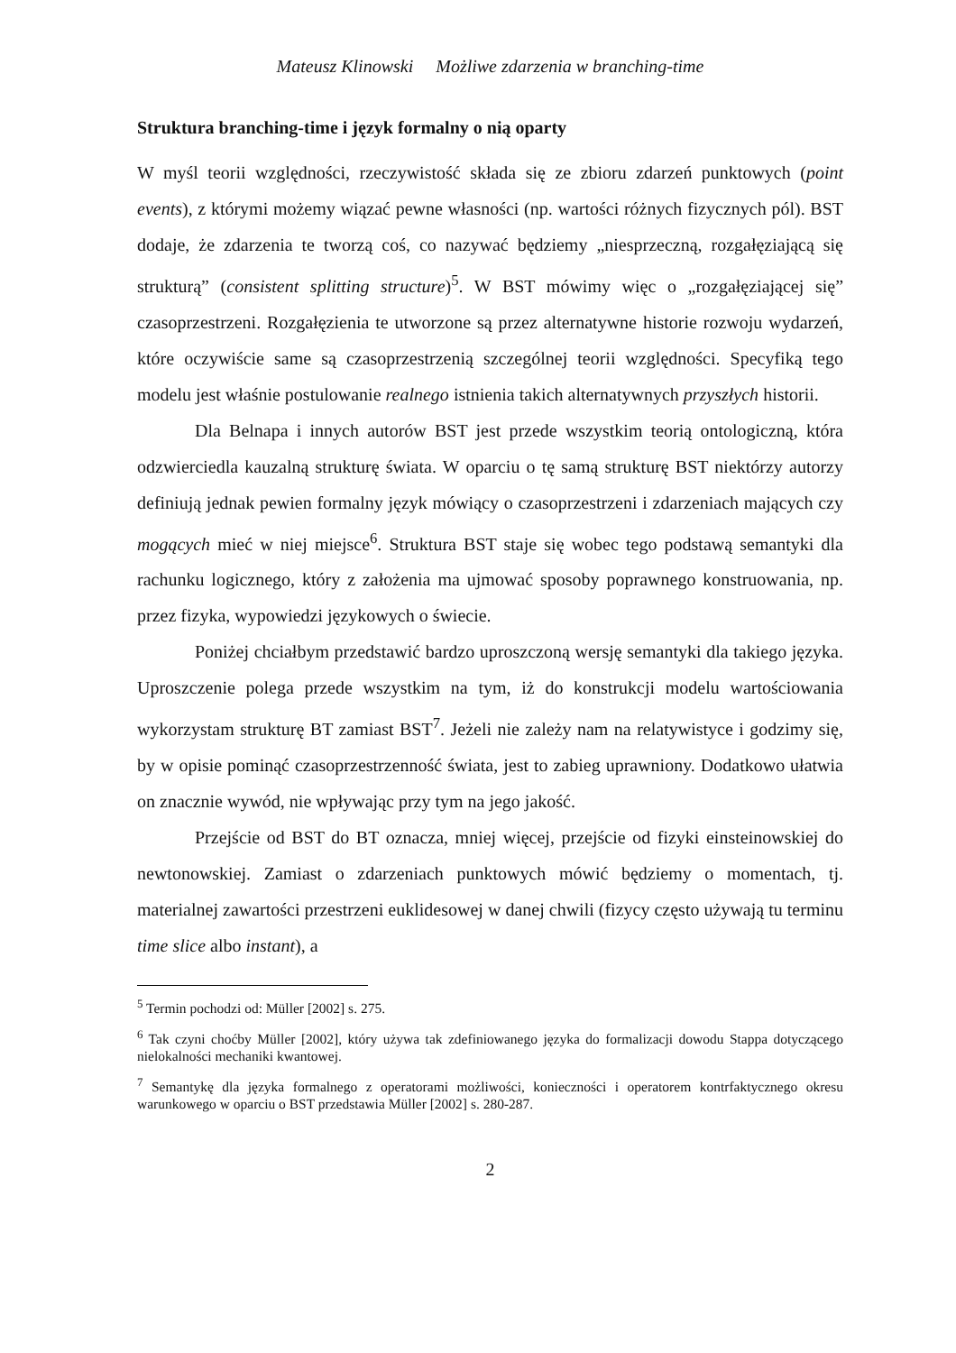Mateusz Klinowski Możliwe zdarzenia w branching-time
Struktura branching-time i język formalny o nią oparty
W myśl teorii względności, rzeczywistość składa się ze zbioru zdarzeń punktowych (point events), z którymi możemy wiązać pewne własności (np. wartości różnych fizycznych pól). BST dodaje, że zdarzenia te tworzą coś, co nazywać będziemy „niesprzeczną, rozgałęziającą się strukturą” (consistent splitting structure)<sup>5</sup>. W BST mówimy więc o „rozgałęziającej się” czasoprzestrzeni. Rozgałęzienia te utworzone są przez alternatywne historie rozwoju wydarzeń, które oczywiście same są czasoprzestrzenią szczególnej teorii względności. Specyfiką tego modelu jest właśnie postulowanie realnego istnienia takich alternatywnych przyszłych historii.
Dla Belnapa i innych autorów BST jest przede wszystkim teorią ontologiczną, która odzwierciedla kauzalną strukturę świata. W oparciu o tę samą strukturę BST niektórzy autorzy definiują jednak pewien formalny język mówiący o czasoprzestrzeni i zdarzeniach mających czy mogących mieć w niej miejsce<sup>6</sup>. Struktura BST staje się wobec tego podstawą semantyki dla rachunku logicznego, który z założenia ma ujmować sposoby poprawnego konstruowania, np. przez fizyka, wypowiedzi językowych o świecie.
Poniżej chciałbym przedstawić bardzo uproszczoną wersję semantyki dla takiego języka. Uproszczenie polega przede wszystkim na tym, iż do konstrukcji modelu wartościowania wykorzystam strukturę BT zamiast BST<sup>7</sup>. Jeżeli nie zależy nam na relatywistyce i godzimy się, by w opisie pominąć czasoprzestrzenność świata, jest to zabieg uprawniony. Dodatkowo ułatwia on znacznie wywód, nie wpływając przy tym na jego jakość.
Przejście od BST do BT oznacza, mniej więcej, przejście od fizyki einsteinowskiej do newtonowskiej. Zamiast o zdarzeniach punktowych mówić będziemy o momentach, tj. materialnej zawartości przestrzeni euklidesowej w danej chwili (fizycy często używają tu terminu time slice albo instant), a
<sup>5</sup> Termin pochodzi od: Müller [2002] s. 275.
<sup>6</sup> Tak czyni choćby Müller [2002], który używa tak zdefiniowanego języka do formalizacji dowodu Stappa dotyczącego nielokalności mechaniki kwantowej.
<sup>7</sup> Semantykę dla języka formalnego z operatorami możliwości, konieczności i operatorem kontrfaktycznego okresu warunkowego w oparciu o BST przedstawia Müller [2002] s. 280-287.
2